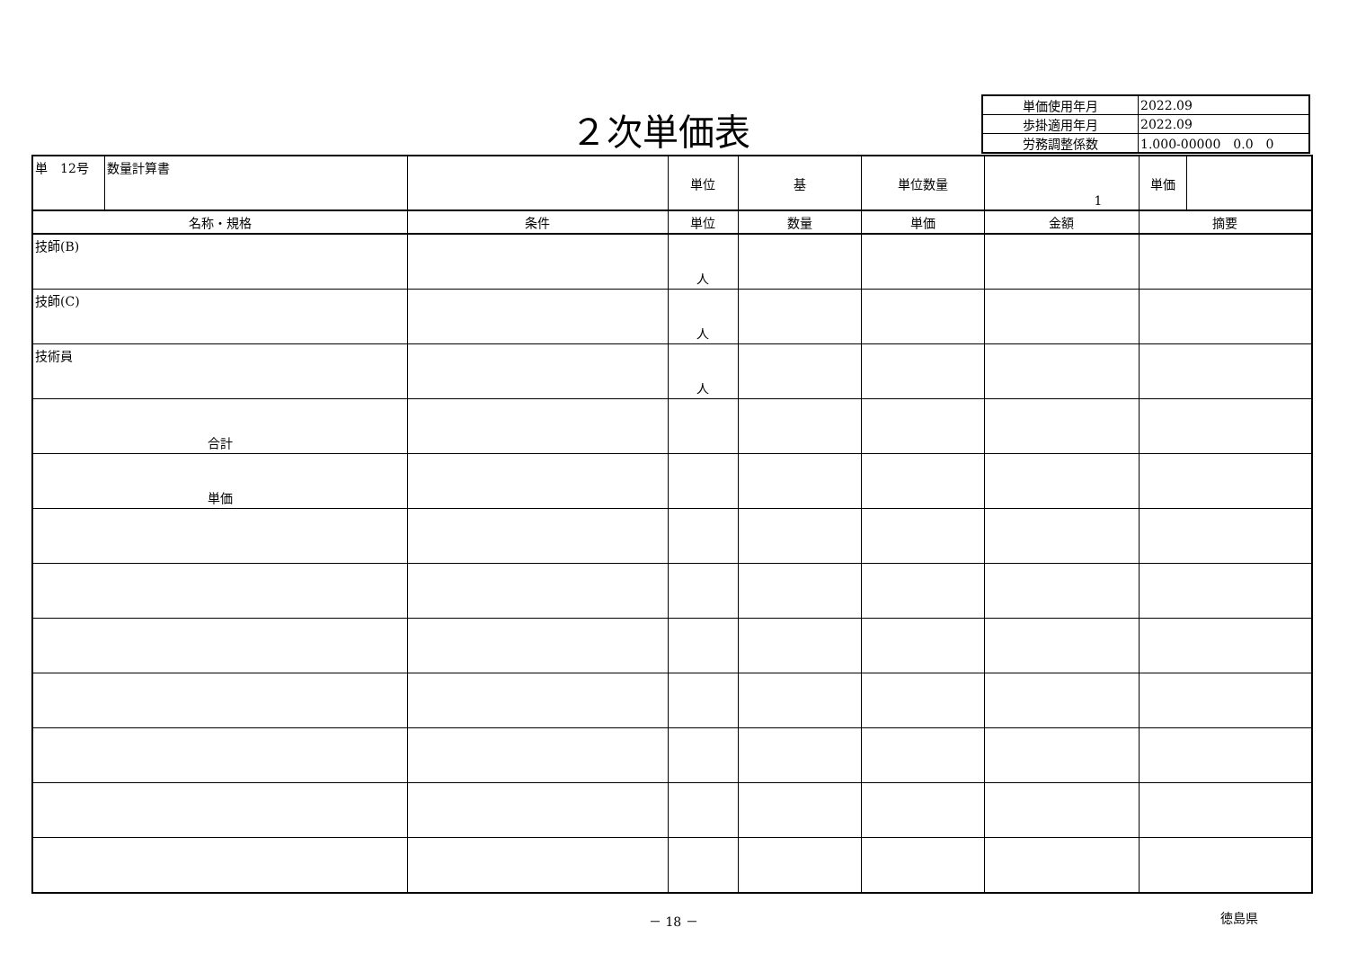２次単価表
| 単価使用年月 | 2022.09 |
| 歩掛適用年月 | 2022.09 |
| 労務調整係数 | 1.000-00000 0.0 0 |
| 単 12号 | 数量計算書 | | 単位 | 基 | 単位数量 | 1 | 単価 | |
| 名称・規格 | | 条件 | 単位 | 数量 | 単価 | 金額 | 摘要 | |
| 技師(B) | | | 人 | | | | | |
| 技師(C) | | | 人 | | | | | |
| 技術員 | | | 人 | | | | | |
| 合計 | | | | | | | | |
| 単価 | | | | | | | | |
－ 18 － 徳島県